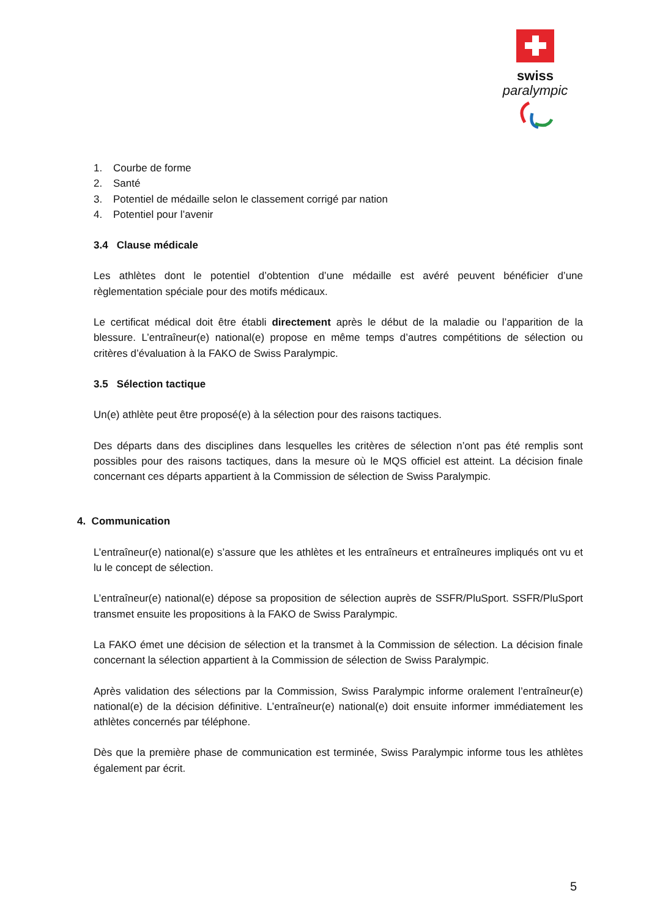swiss
paralympic
1. Courbe de forme
2. Santé
3. Potentiel de médaille selon le classement corrigé par nation
4. Potentiel pour l’avenir
3.4 Clause médicale
Les athlètes dont le potentiel d’obtention d’une médaille est avéré peuvent bénéficier d’une règlementation spéciale pour des motifs médicaux.
Le certificat médical doit être établi directement après le début de la maladie ou l’apparition de la blessure. L’entraîneur(e) national(e) propose en même temps d’autres compétitions de sélection ou critères d’évaluation à la FAKO de Swiss Paralympic.
3.5 Sélection tactique
Un(e) athlète peut être proposé(e) à la sélection pour des raisons tactiques.
Des départs dans des disciplines dans lesquelles les critères de sélection n’ont pas été remplis sont possibles pour des raisons tactiques, dans la mesure où le MQS officiel est atteint. La décision finale concernant ces départs appartient à la Commission de sélection de Swiss Paralympic.
4. Communication
L’entraîneur(e) national(e) s’assure que les athlètes et les entraîneurs et entraîneures impliqués ont vu et lu le concept de sélection.
L’entraîneur(e) national(e) dépose sa proposition de sélection auprès de SSFR/PluSport. SSFR/PluSport transmet ensuite les propositions à la FAKO de Swiss Paralympic.
La FAKO émet une décision de sélection et la transmet à la Commission de sélection. La décision finale concernant la sélection appartient à la Commission de sélection de Swiss Paralympic.
Après validation des sélections par la Commission, Swiss Paralympic informe oralement l’entraîneur(e) national(e) de la décision définitive. L’entraîneur(e) national(e) doit ensuite informer immédiatement les athlètes concernés par téléphone.
Dès que la première phase de communication est terminée, Swiss Paralympic informe tous les athlètes également par écrit.
5